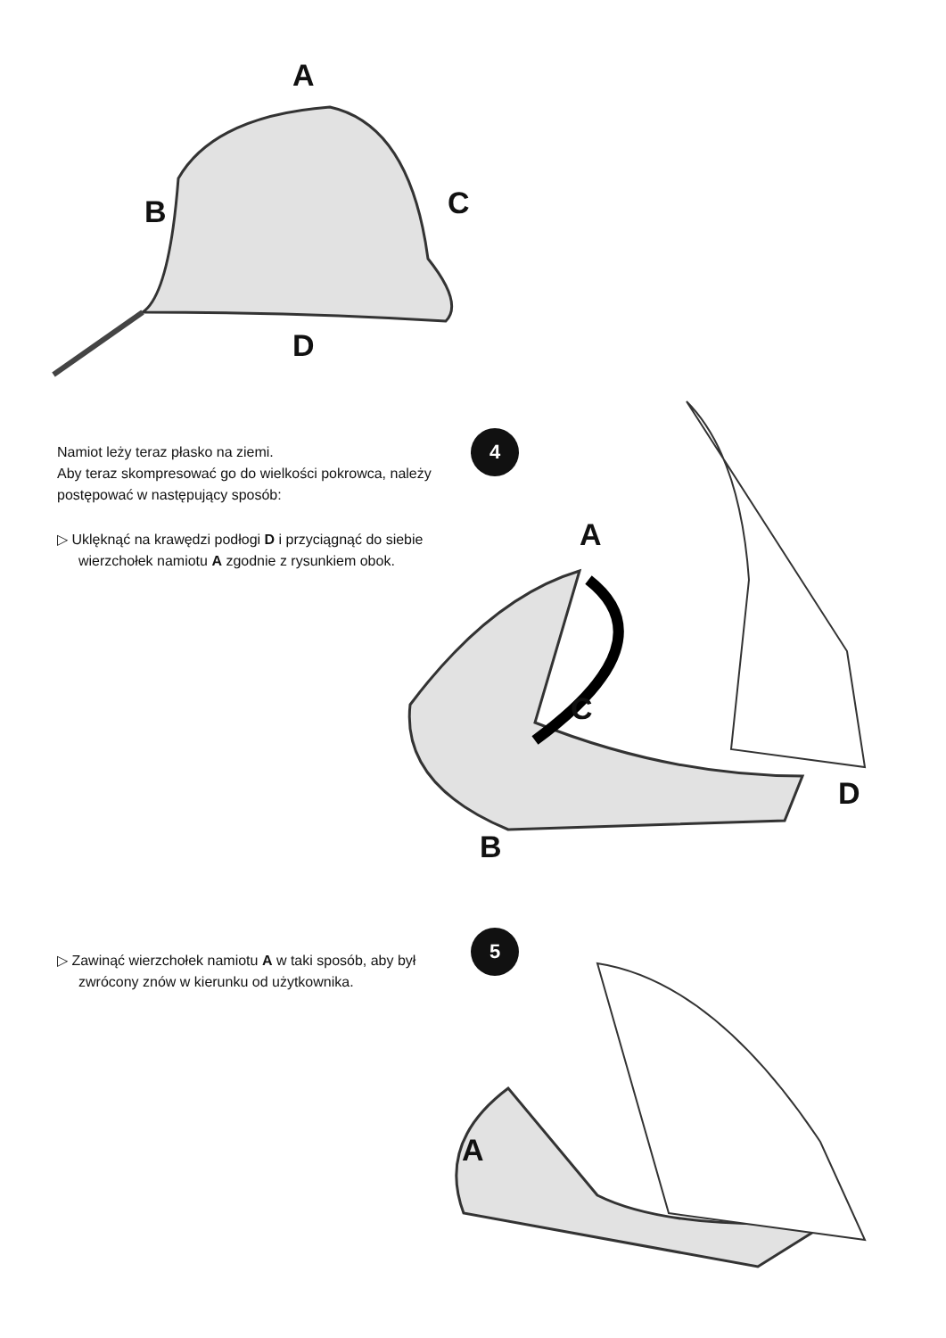A
B C
D
Namiot leży teraz płasko na ziemi.
Aby teraz skompresować go do wielkości pokrowca, należy postępować w następujący sposób:
▷ Uklęknąć na krawędzi podłogi D i przyciągnąć do siebie wierzchołek namiotu A zgodnie z rysunkiem obok.
4
A
C
D
B
▷ Zawinąć wierzchołek namiotu A w taki sposób, aby był zwrócony znów w kierunku od użytkownika.
5
A